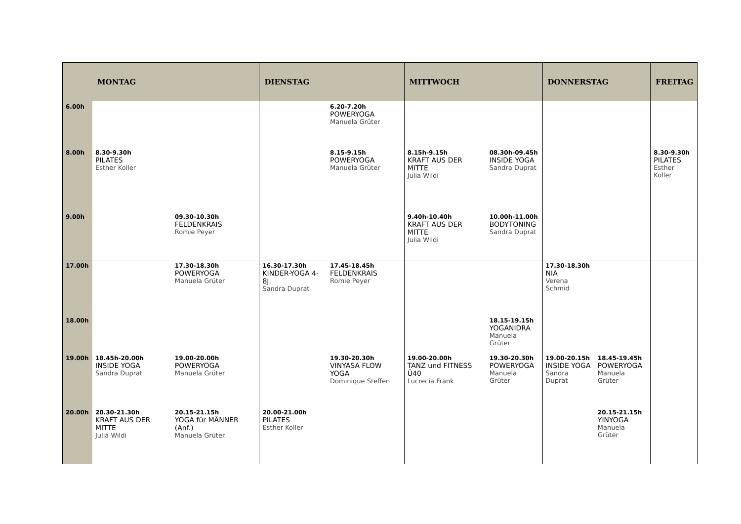| | MONTAG | | DIENSTAG | | MITTWOCH | | DONNERSTAG | | FREITAG |
| --- | --- | --- | --- | --- | --- | --- | --- | --- | --- |
| 6.00h | | | | 6.20-7.20h POWERYOGA Manuela Grüter | | | | | |
| 8.00h | 8.30-9.30h PILATES Esther Koller | | | 8.15-9.15h POWERYOGA Manuela Grüter | 8.15h-9.15h KRAFT AUS DER MITTE Julia Wildi | 08.30h-09.45h INSIDE YOGA Sandra Duprat | | | 8.30-9.30h PILATES Esther Koller |
| 9.00h | | 09.30-10.30h FELDENKRAIS Romie Peyer | | | 9.40h-10.40h KRAFT AUS DER MITTE Julia Wildi | 10.00h-11.00h BODYTONING Sandra Duprat | | | |
| 17.00h | | 17.30-18.30h POWERYOGA Manuela Grüter | 16.30-17.30h KINDER-YOGA 4-8J. Sandra Duprat | 17.45-18.45h FELDENKRAIS Romie Peyer | | | 17.30-18.30h NIA Verena Schmid | | |
| 18.00h | | | | | | 18.15-19.15h YOGANIDRA Manuela Grüter | | | |
| 19.00h | 18.45h-20.00h INSIDE YOGA Sandra Duprat | 19.00-20.00h POWERYOGA Manuela Grüter | | 19.30-20.30h VINYASA FLOW YOGA Dominique Steffen | 19.00-20.00h TANZ und FITNESS Ü40 Lucrecia Frank | 19.30-20.30h POWERYOGA Manuela Grüter | 19.00-20.15h INSIDE YOGA Sandra Duprat | 18.45-19.45h POWERYOGA Manuela Grüter | |
| 20.00h | 20.30-21.30h KRAFT AUS DER MITTE Julia Wildi | 20.15-21.15h YOGA für MÄNNER (Anf.) Manuela Grüter | 20.00-21.00h PILATES Esther Koller | | | | | 20.15-21.15h YINYOGA Manuela Grüter | |